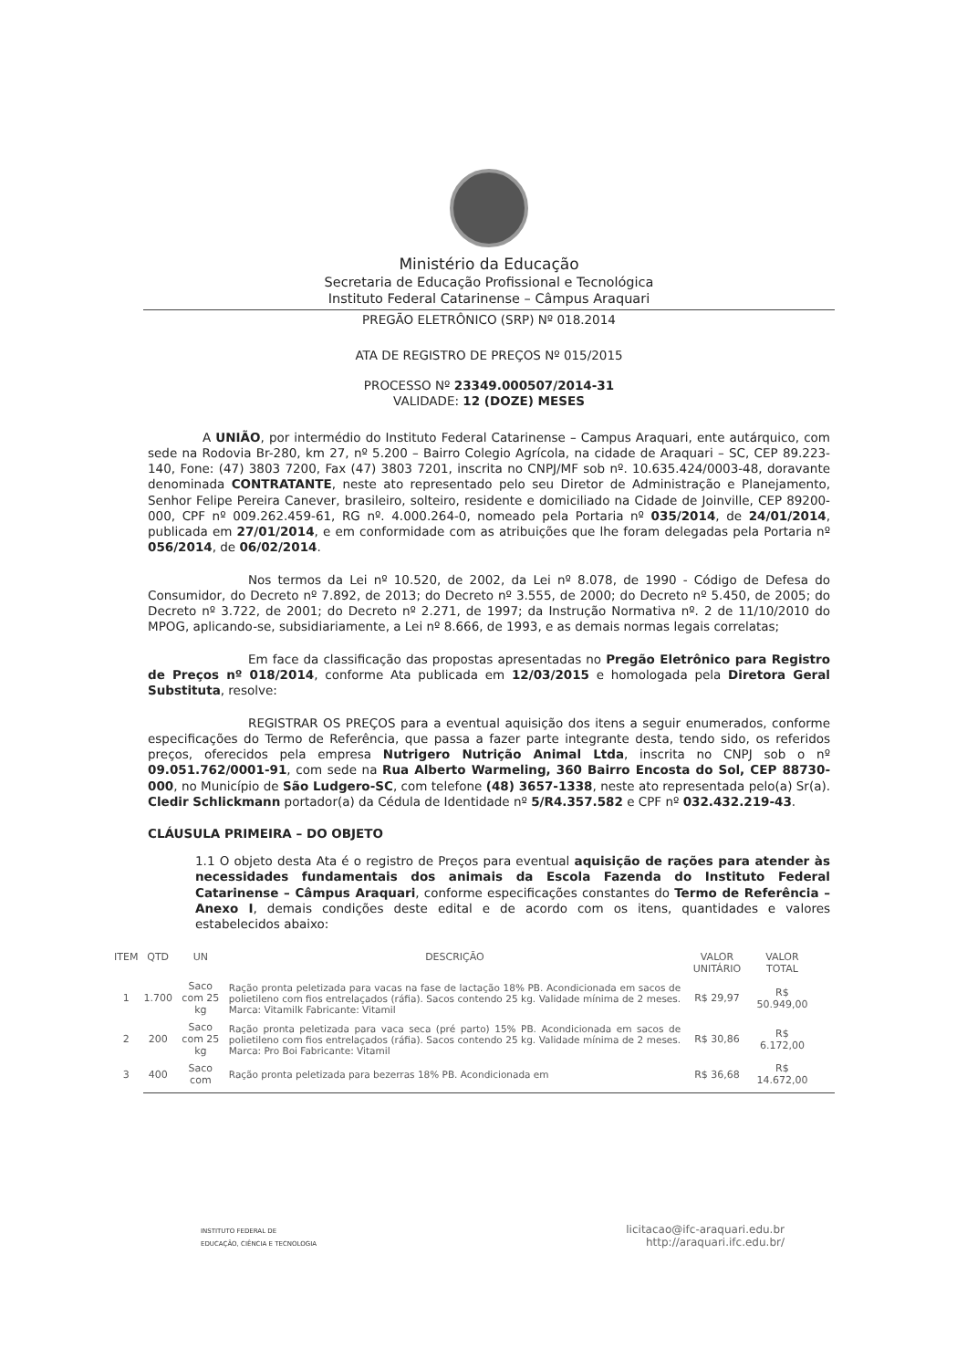Ministério da Educação
Secretaria de Educação Profissional e Tecnológica
Instituto Federal Catarinense – Câmpus Araquari
PREGÃO ELETRÔNICO (SRP) Nº 018.2014
ATA DE REGISTRO DE PREÇOS Nº 015/2015
PROCESSO Nº 23349.000507/2014-31
VALIDADE: 12 (DOZE) MESES
A UNIÃO, por intermédio do Instituto Federal Catarinense – Campus Araquari, ente autárquico, com sede na Rodovia Br-280, km 27, nº 5.200 – Bairro Colegio Agrícola, na cidade de Araquari – SC, CEP 89.223-140, Fone: (47) 3803 7200, Fax (47) 3803 7201, inscrita no CNPJ/MF sob nº. 10.635.424/0003-48, doravante denominada CONTRATANTE, neste ato representado pelo seu Diretor de Administração e Planejamento, Senhor Felipe Pereira Canever, brasileiro, solteiro, residente e domiciliado na Cidade de Joinville, CEP 89200-000, CPF nº 009.262.459-61, RG nº. 4.000.264-0, nomeado pela Portaria nº 035/2014, de 24/01/2014, publicada em 27/01/2014, e em conformidade com as atribuições que lhe foram delegadas pela Portaria nº 056/2014, de 06/02/2014.
Nos termos da Lei nº 10.520, de 2002, da Lei nº 8.078, de 1990 - Código de Defesa do Consumidor, do Decreto nº 7.892, de 2013; do Decreto nº 3.555, de 2000; do Decreto nº 5.450, de 2005; do Decreto nº 3.722, de 2001; do Decreto nº 2.271, de 1997; da Instrução Normativa nº. 2 de 11/10/2010 do MPOG, aplicando-se, subsidiariamente, a Lei nº 8.666, de 1993, e as demais normas legais correlatas;
Em face da classificação das propostas apresentadas no Pregão Eletrônico para Registro de Preços nº 018/2014, conforme Ata publicada em 12/03/2015 e homologada pela Diretora Geral Substituta, resolve:
REGISTRAR OS PREÇOS para a eventual aquisição dos itens a seguir enumerados, conforme especificações do Termo de Referência, que passa a fazer parte integrante desta, tendo sido, os referidos preços, oferecidos pela empresa Nutrigero Nutrição Animal Ltda, inscrita no CNPJ sob o nº 09.051.762/0001-91, com sede na Rua Alberto Warmeling, 360 Bairro Encosta do Sol, CEP 88730-000, no Município de São Ludgero-SC, com telefone (48) 3657-1338, neste ato representada pelo(a) Sr(a). Cledir Schlickmann portador(a) da Cédula de Identidade nº 5/R4.357.582 e CPF nº 032.432.219-43.
CLÁUSULA PRIMEIRA – DO OBJETO
1.1 O objeto desta Ata é o registro de Preços para eventual aquisição de rações para atender às necessidades fundamentais dos animais da Escola Fazenda do Instituto Federal Catarinense – Câmpus Araquari, conforme especificações constantes do Termo de Referência – Anexo I, demais condições deste edital e de acordo com os itens, quantidades e valores estabelecidos abaixo:
| ITEM | QTD | UN | DESCRIÇÃO | VALOR UNITÁRIO | VALOR TOTAL |
| --- | --- | --- | --- | --- | --- |
| 1 | 1.700 | Saco com 25 kg | Ração pronta peletizada para vacas na fase de lactação 18% PB. Acondicionada em sacos de polietileno com fios entrelaçados (ráfia). Sacos contendo 25 kg. Validade mínima de 2 meses. Marca: Vitamilk Fabricante: Vitamil | R$ 29,97 | R$ 50.949,00 |
| 2 | 200 | Saco com 25 kg | Ração pronta peletizada para vaca seca (pré parto) 15% PB. Acondicionada em sacos de polietileno com fios entrelaçados (ráfia). Sacos contendo 25 kg. Validade mínima de 2 meses. Marca: Pro Boi Fabricante: Vitamil | R$ 30,86 | R$ 6.172,00 |
| 3 | 400 | Saco com | Ração pronta peletizada para bezerras 18% PB. Acondicionada em | R$ 36,68 | R$ 14.672,00 |
INSTITUTO FEDERAL DE
EDUCAÇÃO, CIÊNCIA E TECNOLOGIA
licitacao@ifc-araquari.edu.br
http://araquari.ifc.edu.br/